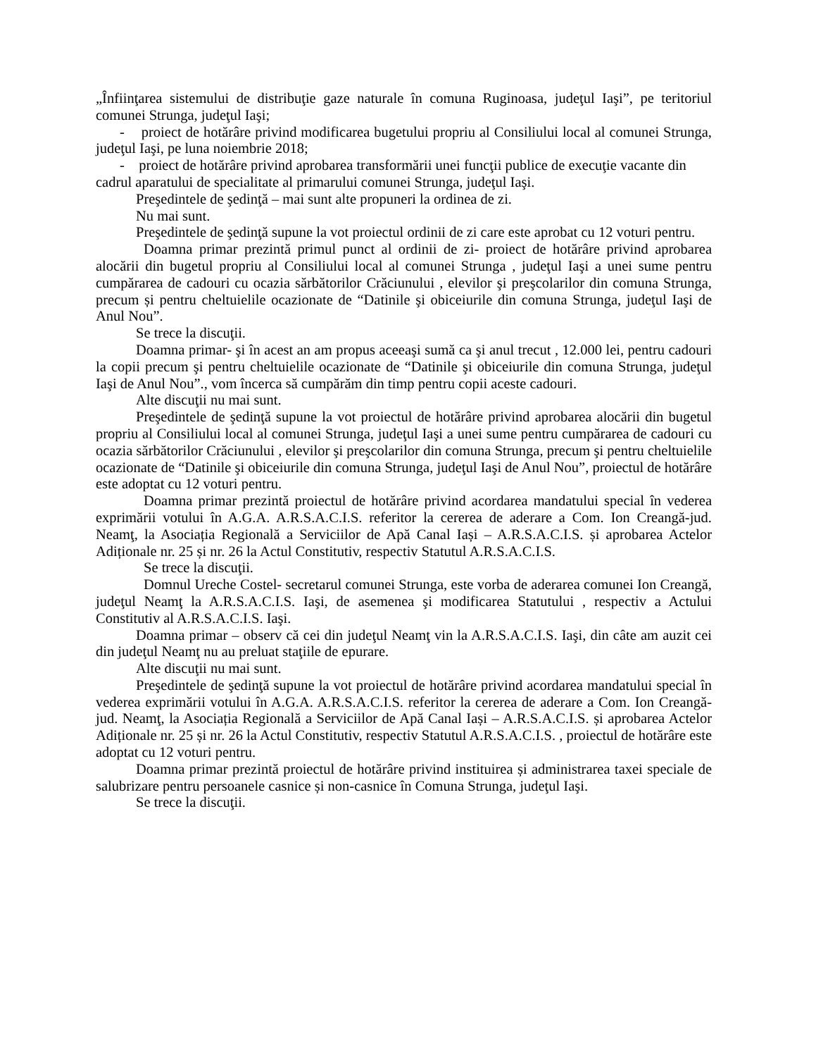„Înfiinţarea sistemului de distribuţie gaze naturale în comuna Ruginoasa, judeţul Iaşi”, pe teritoriul comunei Strunga, judeţul Iaşi;
- proiect de hotărâre privind modificarea bugetului propriu al Consiliului local al comunei Strunga, judeţul Iaşi, pe luna noiembrie 2018;
- proiect de hotărâre privind aprobarea transformării unei funcţii publice de execuţie vacante din cadrul aparatului de specialitate al primarului comunei Strunga, judeţul Iaşi.
Preşedintele de şedinţă – mai sunt alte propuneri la ordinea de zi.
Nu mai sunt.
Preşedintele de şedinţă supune la vot proiectul ordinii de zi care este aprobat cu 12 voturi pentru.
Doamna primar prezintă primul punct al ordinii de zi- proiect de hotărâre privind aprobarea alocării din bugetul propriu al Consiliului local al comunei Strunga , judeţul Iaşi a unei sume pentru cumpărarea de cadouri cu ocazia sărbătorilor Crăciunului , elevilor şi preşcolarilor din comuna Strunga, precum și pentru cheltuielile ocazionate de “Datinile şi obiceiurile din comuna Strunga, judeţul Iaşi de Anul Nou”.
Se trece la discuţii.
Doamna primar- şi în acest an am propus aceeaşi sumă ca şi anul trecut , 12.000 lei, pentru cadouri la copii precum şi pentru cheltuielile ocazionate de “Datinile şi obiceiurile din comuna Strunga, judeţul Iaşi de Anul Nou”., vom încerca să cumpărăm din timp pentru copii aceste cadouri.
Alte discuţii nu mai sunt.
Preşedintele de şedinţă supune la vot proiectul de hotărâre privind aprobarea alocării din bugetul propriu al Consiliului local al comunei Strunga, judeţul Iaşi a unei sume pentru cumpărarea de cadouri cu ocazia sărbătorilor Crăciunului , elevilor şi preşcolarilor din comuna Strunga, precum şi pentru cheltuielile ocazionate de “Datinile şi obiceiurile din comuna Strunga, judeţul Iaşi de Anul Nou”, proiectul de hotărâre este adoptat cu 12 voturi pentru.
Doamna primar prezintă proiectul de hotărâre privind acordarea mandatului special în vederea exprimării votului în A.G.A. A.R.S.A.C.I.S. referitor la cererea de aderare a Com. Ion Creangă-jud. Neamţ, la Asociația Regională a Serviciilor de Apă Canal Iași – A.R.S.A.C.I.S. și aprobarea Actelor Adiționale nr. 25 și nr. 26 la Actul Constitutiv, respectiv Statutul A.R.S.A.C.I.S.
Se trece la discuţii.
Domnul Ureche Costel- secretarul comunei Strunga, este vorba de aderarea comunei Ion Creangă, judeţul Neamţ la A.R.S.A.C.I.S. Iaşi, de asemenea şi modificarea Statutului , respectiv a Actului Constitutiv al A.R.S.A.C.I.S. Iaşi.
Doamna primar – observ că cei din judeţul Neamţ vin la A.R.S.A.C.I.S. Iaşi, din câte am auzit cei din judeţul Neamţ nu au preluat staţiile de epurare.
Alte discuţii nu mai sunt.
Preşedintele de şedinţă supune la vot proiectul de hotărâre privind acordarea mandatului special în vederea exprimării votului în A.G.A. A.R.S.A.C.I.S. referitor la cererea de aderare a Com. Ion Creangă-jud. Neamţ, la Asociația Regională a Serviciilor de Apă Canal Iași – A.R.S.A.C.I.S. și aprobarea Actelor Adiționale nr. 25 și nr. 26 la Actul Constitutiv, respectiv Statutul A.R.S.A.C.I.S. , proiectul de hotărâre este adoptat cu 12 voturi pentru.
Doamna primar prezintă proiectul de hotărâre privind instituirea și administrarea taxei speciale de salubrizare pentru persoanele casnice și non-casnice în Comuna Strunga, judeţul Iaşi.
Se trece la discuţii.